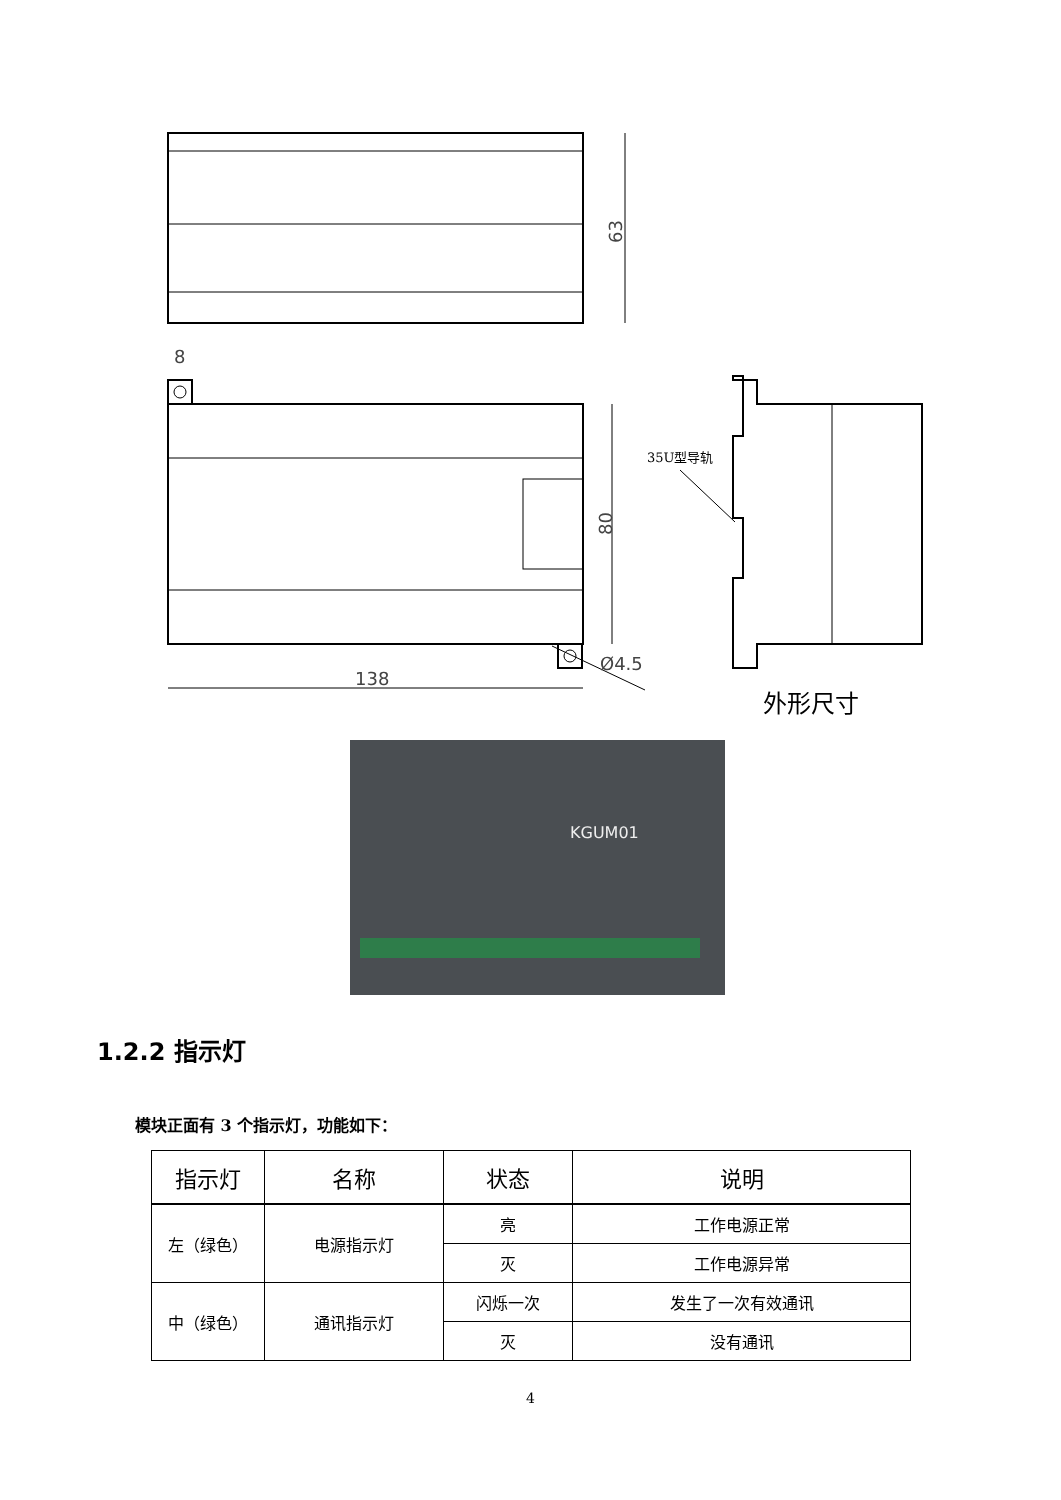63
80
138
Ø4.5
8
35U型导轨
外形尺寸
KGUM01
1.2.2 指示灯
模块正面有 3 个指示灯，功能如下：
| 指示灯 | 名称 | 状态 | 说明 |
| --- | --- | --- | --- |
| 左（绿色） | 电源指示灯 | 亮 | 工作电源正常 |
| | | 灭 | 工作电源异常 |
| 中（绿色） | 通讯指示灯 | 闪烁一次 | 发生了一次有效通讯 |
| | | 灭 | 没有通讯 |
4